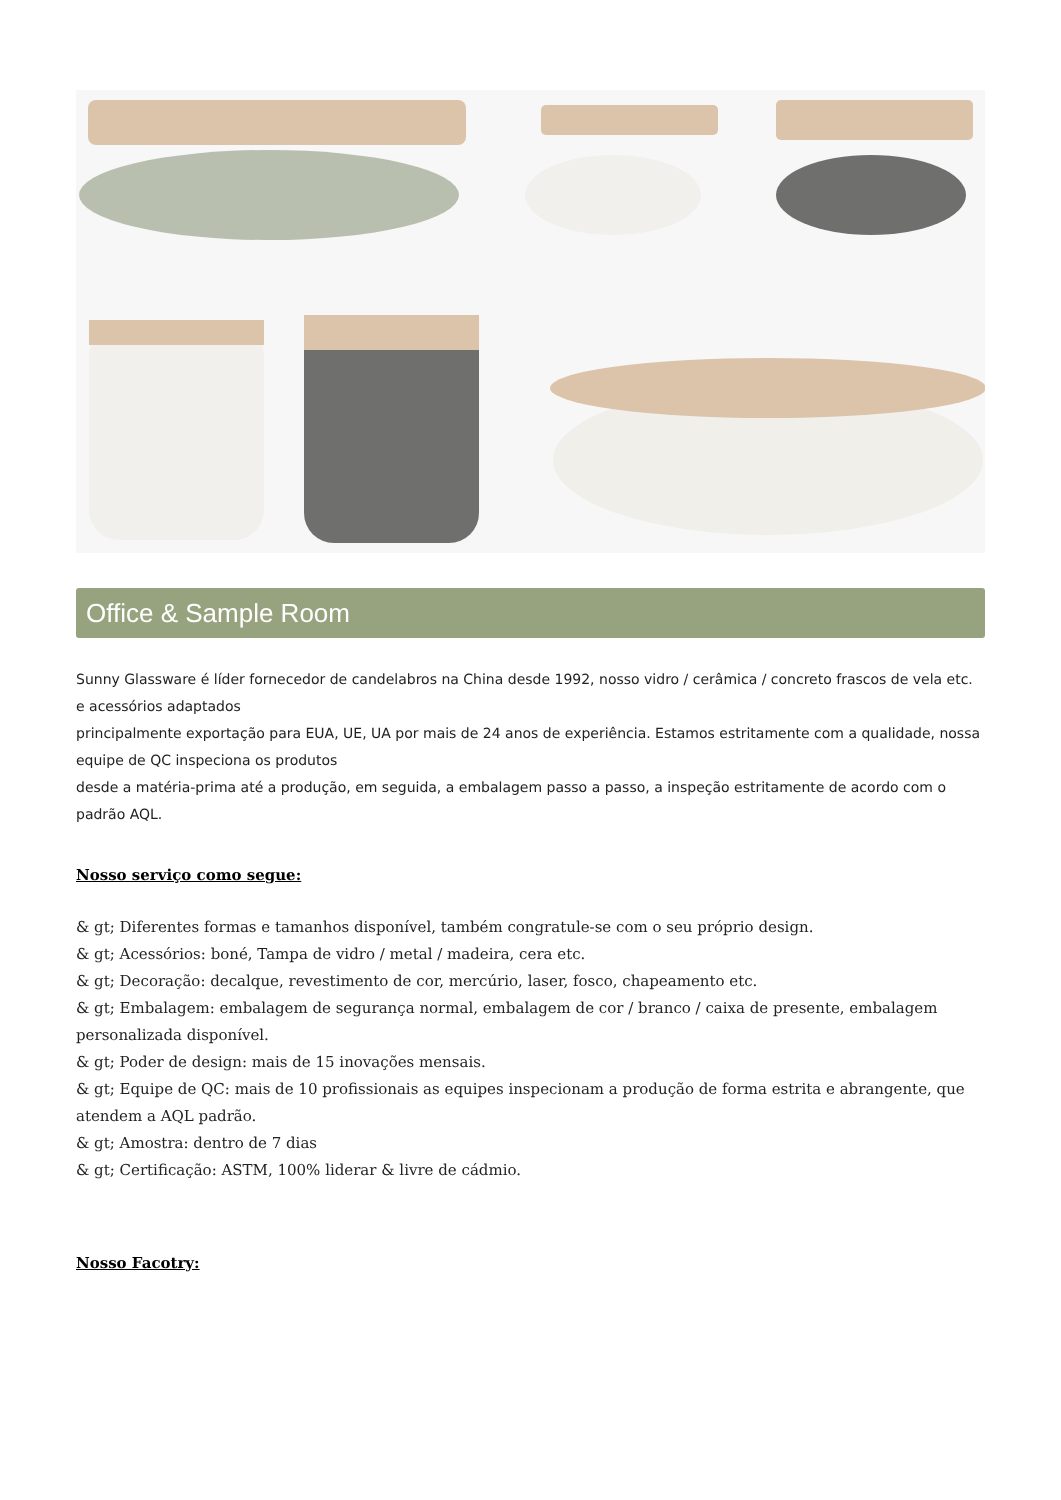Office & Sample Room
Sunny Glassware é líder fornecedor de candelabros na China desde 1992, nosso vidro / cerâmica / concreto frascos de vela etc. e acessórios adaptados
principalmente exportação para EUA, UE, UA por mais de 24 anos de experiência. Estamos estritamente com a qualidade, nossa equipe de QC inspeciona os produtos
desde a matéria-prima até a produção, em seguida, a embalagem passo a passo, a inspeção estritamente de acordo com o padrão AQL.
Nosso serviço como segue:
& gt; Diferentes formas e tamanhos disponível, também congratule-se com o seu próprio design.
& gt; Acessórios: boné, Tampa de vidro / metal / madeira, cera etc.
& gt; Decoração: decalque, revestimento de cor, mercúrio, laser, fosco, chapeamento etc.
& gt; Embalagem: embalagem de segurança normal, embalagem de cor / branco / caixa de presente, embalagem personalizada disponível.
& gt; Poder de design: mais de 15 inovações mensais.
& gt; Equipe de QC: mais de 10 profissionais as equipes inspecionam a produção de forma estrita e abrangente, que atendem a AQL padrão.
& gt; Amostra: dentro de 7 dias
& gt; Certificação: ASTM, 100% liderar & livre de cádmio.
Nosso Facotry: